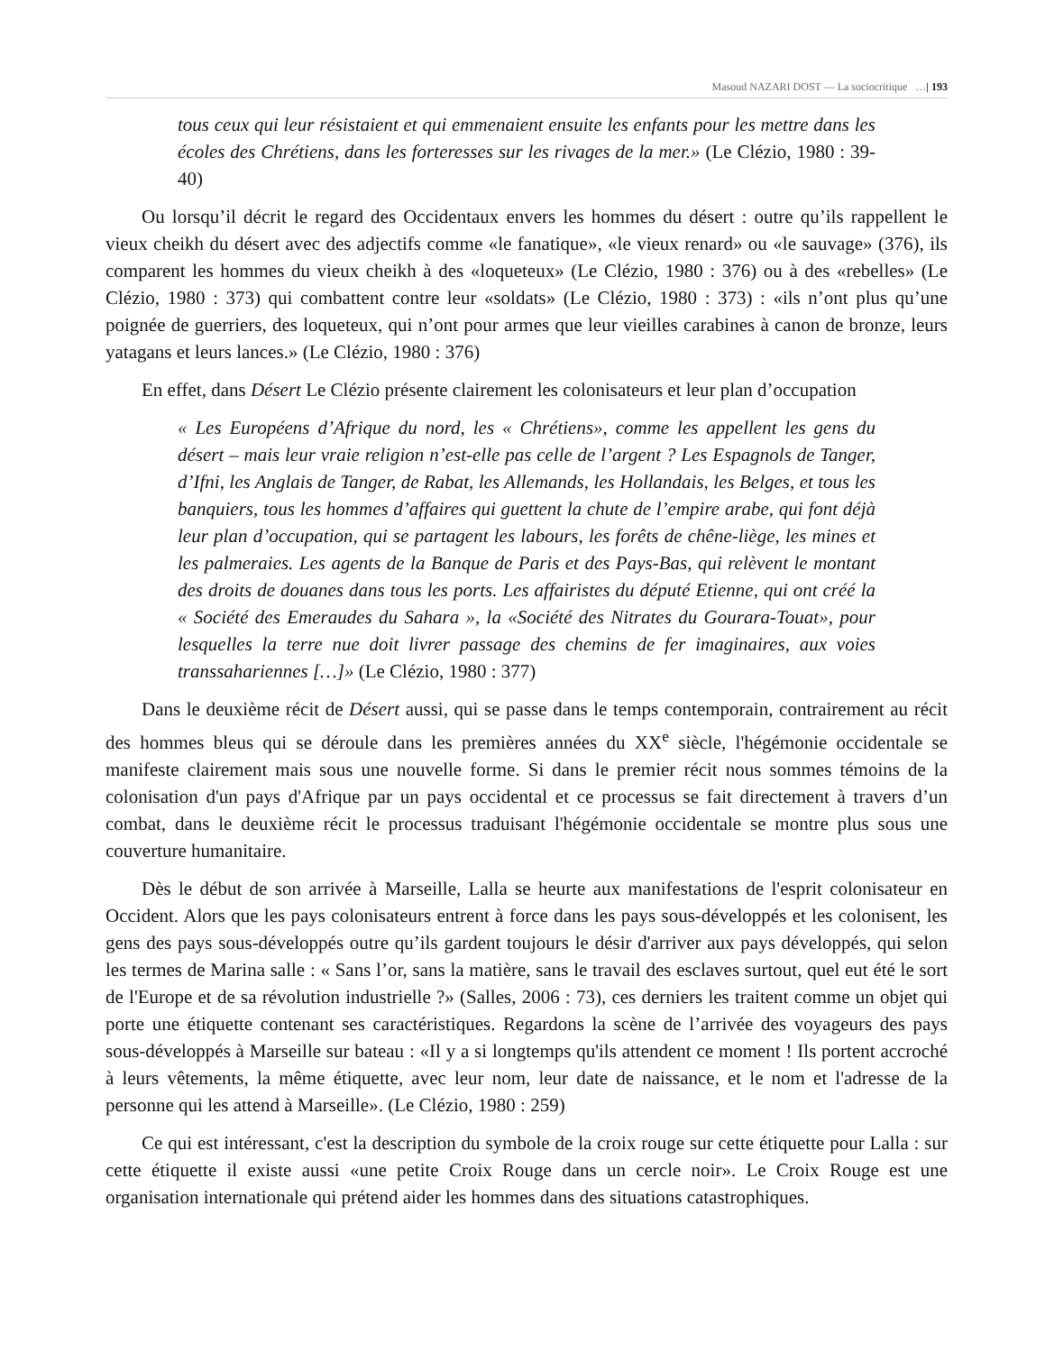Masoud NAZARI DOST — La sociocritique …| 193
tous ceux qui leur résistaient et qui emmenaient ensuite les enfants pour les mettre dans les écoles des Chrétiens, dans les forteresses sur les rivages de la mer.» (Le Clézio, 1980 : 39-40)
Ou lorsqu’il décrit le regard des Occidentaux envers les hommes du désert : outre qu’ils rappellent le vieux cheikh du désert avec des adjectifs comme «le fanatique», «le vieux renard» ou «le sauvage» (376), ils comparent les hommes du vieux cheikh à des «loqueteux» (Le Clézio, 1980 : 376) ou à des «rebelles» (Le Clézio, 1980 : 373) qui combattent contre leur «soldats» (Le Clézio, 1980 : 373) : «ils n’ont plus qu’une poignée de guerriers, des loqueteux, qui n’ont pour armes que leur vieilles carabines à canon de bronze, leurs yatagans et leurs lances.» (Le Clézio, 1980 : 376)
En effet, dans Désert Le Clézio présente clairement les colonisateurs et leur plan d’occupation
« Les Européens d’Afrique du nord, les « Chrétiens», comme les appellent les gens du désert – mais leur vraie religion n’est-elle pas celle de l’argent ? Les Espagnols de Tanger, d’Ifni, les Anglais de Tanger, de Rabat, les Allemands, les Hollandais, les Belges, et tous les banquiers, tous les hommes d’affaires qui guettent la chute de l’empire arabe, qui font déjà leur plan d’occupation, qui se partagent les labours, les forêts de chêne-liège, les mines et les palmeraies. Les agents de la Banque de Paris et des Pays-Bas, qui relèvent le montant des droits de douanes dans tous les ports. Les affairistes du député Etienne, qui ont créé la « Société des Emeraudes du Sahara », la «Société des Nitrates du Gourara-Touat», pour lesquelles la terre nue doit livrer passage des chemins de fer imaginaires, aux voies transsahariennes […]» (Le Clézio, 1980 : 377)
Dans le deuxième récit de Désert aussi, qui se passe dans le temps contemporain, contrairement au récit des hommes bleus qui se déroule dans les premières années du XX<sup>e</sup> siècle, l'hégémonie occidentale se manifeste clairement mais sous une nouvelle forme. Si dans le premier récit nous sommes témoins de la colonisation d'un pays d'Afrique par un pays occidental et ce processus se fait directement à travers d’un combat, dans le deuxième récit le processus traduisant l'hégémonie occidentale se montre plus sous une couverture humanitaire.
Dès le début de son arrivée à Marseille, Lalla se heurte aux manifestations de l'esprit colonisateur en Occident. Alors que les pays colonisateurs entrent à force dans les pays sous-développés et les colonisent, les gens des pays sous-développés outre qu’ils gardent toujours le désir d'arriver aux pays développés, qui selon les termes de Marina salle : « Sans l’or, sans la matière, sans le travail des esclaves surtout, quel eut été le sort de l'Europe et de sa révolution industrielle ?» (Salles, 2006 : 73), ces derniers les traitent comme un objet qui porte une étiquette contenant ses caractéristiques. Regardons la scène de l’arrivée des voyageurs des pays sous-développés à Marseille sur bateau : «Il y a si longtemps qu'ils attendent ce moment ! Ils portent accroché à leurs vêtements, la même étiquette, avec leur nom, leur date de naissance, et le nom et l'adresse de la personne qui les attend à Marseille». (Le Clézio, 1980 : 259)
Ce qui est intéressant, c'est la description du symbole de la croix rouge sur cette étiquette pour Lalla : sur cette étiquette il existe aussi «une petite Croix Rouge dans un cercle noir». Le Croix Rouge est une organisation internationale qui prétend aider les hommes dans des situations catastrophiques.